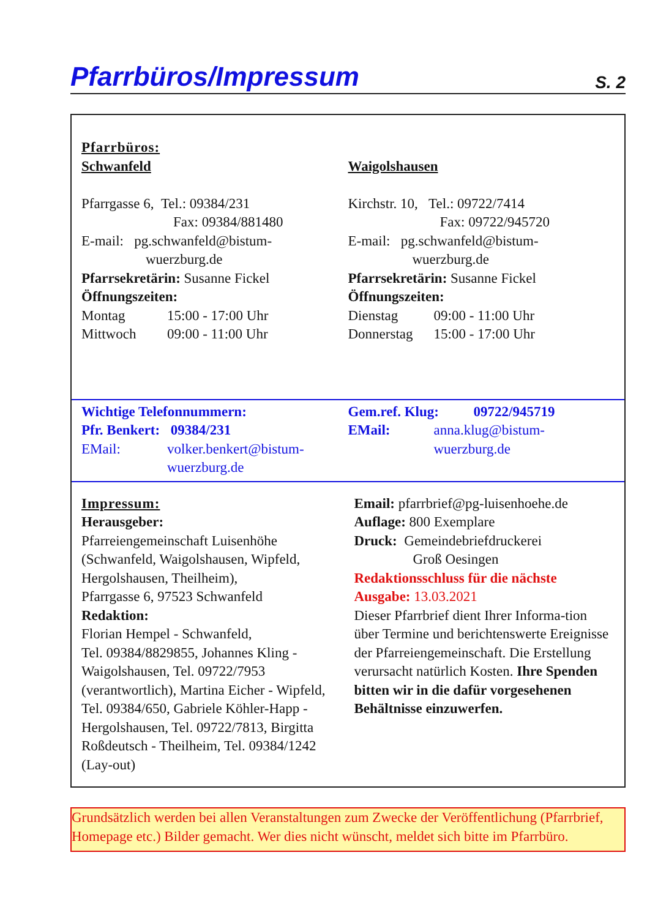Pfarrbüros/Impressum
S. 2
Pfarrbüros:
Schwanfeld
Pfarrgasse 6, Tel.: 09384/231
Fax: 09384/881480
E-mail: pg.schwanfeld@bistum-
wuerzburg.de
Pfarrsekretärin: Susanne Fickel
Öffnungszeiten:
Montag 15:00 - 17:00 Uhr
Mittwoch 09:00 - 11:00 Uhr
Waigolshausen
Kirchstr. 10, Tel.: 09722/7414
Fax: 09722/945720
E-mail: pg.schwanfeld@bistum-
wuerzburg.de
Pfarrsekretärin: Susanne Fickel
Öffnungszeiten:
Dienstag 09:00 - 11:00 Uhr
Donnerstag 15:00 - 17:00 Uhr
Wichtige Telefonnummern:
Pfr. Benkert: 09384/231
EMail: volker.benkert@bistum-
wuerzburg.de
Gem.ref. Klug: 09722/945719
EMail: anna.klug@bistum-
wuerzburg.de
Impressum:
Herausgeber:
Pfarreiengemeinschaft Luisenhöhe (Schwanfeld, Waigolshausen, Wipfeld, Hergolshausen, Theilheim),
Pfarrgasse 6, 97523 Schwanfeld
Redaktion:
Florian Hempel - Schwanfeld,
Tel. 09384/8829855, Johannes Kling - Waigolshausen, Tel. 09722/7953 (verantwortlich), Martina Eicher - Wipfeld, Tel. 09384/650, Gabriele Köhler-Happ - Hergolshausen, Tel. 09722/7813, Birgitta Roßdeutsch - Theilheim, Tel. 09384/1242 (Lay-out)
Email: pfarrbrief@pg-luisenhoehe.de
Auflage: 800 Exemplare
Druck: Gemeindebriefdruckerei
Groß Oesingen
Redaktionsschluss für die nächste Ausgabe: 13.03.2021
Dieser Pfarrbrief dient Ihrer Informa-tion über Termine und berichtenswerte Ereignisse der Pfarreiengemeinschaft. Die Erstellung verursacht natürlich Kosten. Ihre Spenden bitten wir in die dafür vorgesehenen Behältnisse einzuwerfen.
Grundsätzlich werden bei allen Veranstaltungen zum Zwecke der Veröffentlichung (Pfarrbrief, Homepage etc.) Bilder gemacht. Wer dies nicht wünscht, meldet sich bitte im Pfarrbüro.